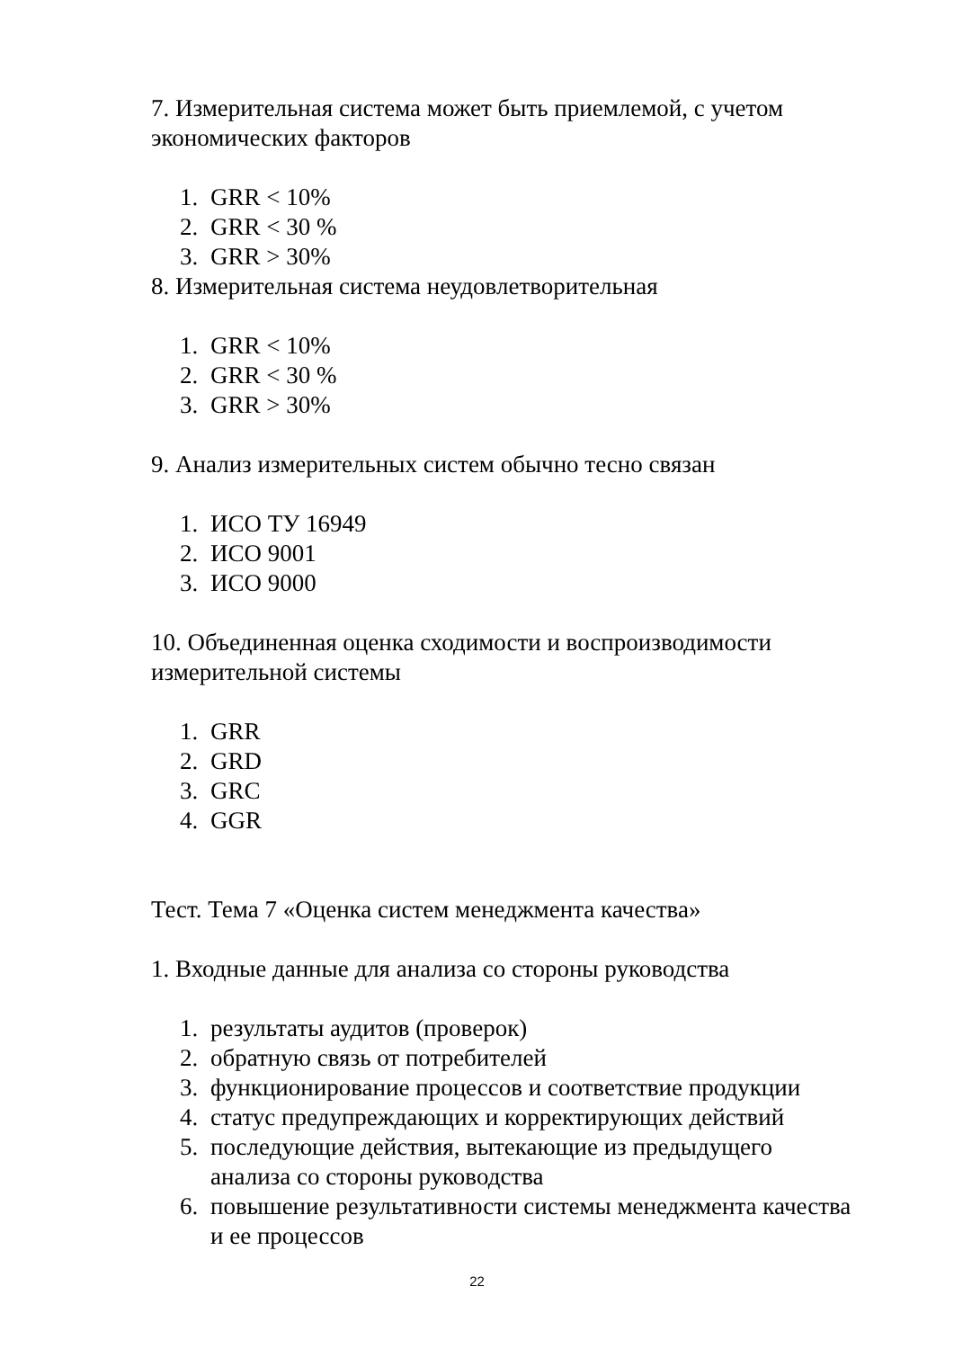7. Измерительная система может быть приемлемой, с учетом экономических факторов
1. GRR < 10%
2. GRR < 30 %
3. GRR > 30%
8. Измерительная система неудовлетворительная
1. GRR < 10%
2. GRR < 30 %
3. GRR > 30%
9. Анализ измерительных систем обычно тесно связан
1. ИСО ТУ 16949
2. ИСО 9001
3. ИСО 9000
10. Объединенная оценка сходимости и воспроизводимости измерительной системы
1. GRR
2. GRD
3. GRC
4. GGR
Тест. Тема 7 «Оценка систем менеджмента качества»
1. Входные данные для анализа со стороны руководства
1. результаты аудитов (проверок)
2. обратную связь от потребителей
3. функционирование процессов и соответствие продукции
4. статус предупреждающих и корректирующих действий
5. последующие действия, вытекающие из предыдущего анализа со стороны руководства
6. повышение результативности системы менеджмента качества и ее процессов
22